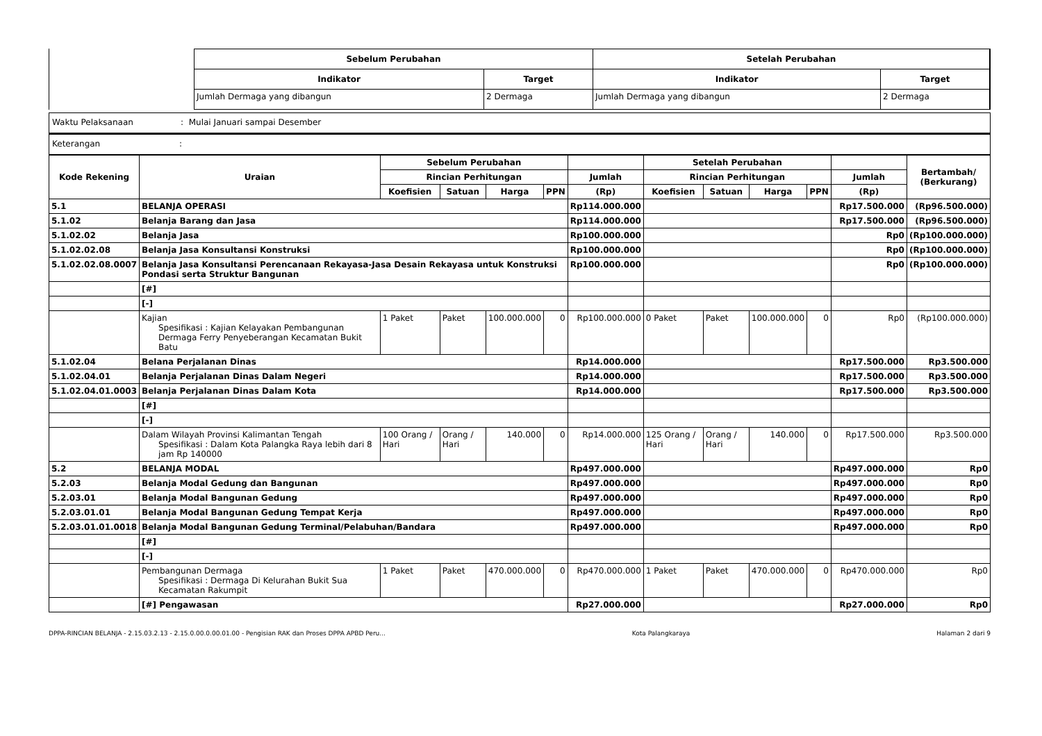| Sebelum Perubahan | | Setelah Perubahan | |
| --- | --- | --- | --- |
| Indikator | Target | Indikator | Target |
| Jumlah Dermaga yang dibangun | 2 Dermaga | Jumlah Dermaga yang dibangun | 2 Dermaga |
Waktu Pelaksanaan: Mulai Januari sampai Desember
Keterangan :
| Kode Rekening | Uraian | Sebelum Perubahan | | | | | Setelah Perubahan | | | | | Bertambah/ (Berkurang) |
| --- | --- | --- | --- | --- | --- | --- | --- | --- | --- | --- | --- | --- |
| | | Rincian Perhitungan | | | | Jumlah | Rincian Perhitungan | | | | Jumlah | |
| | | Koefisien | Satuan | Harga | PPN | (Rp) | Koefisien | Satuan | Harga | PPN | (Rp) | |
| 5.1 | BELANJA OPERASI | | | | | Rp114.000.000 | | | | | Rp17.500.000 | (Rp96.500.000) |
| 5.1.02 | Belanja Barang dan Jasa | | | | | Rp114.000.000 | | | | | Rp17.500.000 | (Rp96.500.000) |
| 5.1.02.02 | Belanja Jasa | | | | | Rp100.000.000 | | | | | Rp0 | (Rp100.000.000) |
| 5.1.02.02.08 | Belanja Jasa Konsultansi Konstruksi | | | | | Rp100.000.000 | | | | | Rp0 | (Rp100.000.000) |
| 5.1.02.02.08.0007 | Belanja Jasa Konsultansi Perencanaan Rekayasa-Jasa Desain Rekayasa untuk Konstruksi Pondasi serta Struktur Bangunan | | | | | Rp100.000.000 | | | | | Rp0 | (Rp100.000.000) |
| | [#] | | | | | | | | | | | |
| | [-] | | | | | | | | | | | |
| | Kajian Spesifikasi : Kajian Kelayakan Pembangunan Dermaga Ferry Penyeberangan Kecamatan Bukit Batu | 1 Paket | Paket | 100.000.000 | 0 | Rp100.000.000 | 0 Paket | Paket | 100.000.000 | 0 | Rp0 | (Rp100.000.000) |
| 5.1.02.04 | Belana Perjalanan Dinas | | | | | Rp14.000.000 | | | | | Rp17.500.000 | Rp3.500.000 |
| 5.1.02.04.01 | Belanja Perjalanan Dinas Dalam Negeri | | | | | Rp14.000.000 | | | | | Rp17.500.000 | Rp3.500.000 |
| 5.1.02.04.01.0003 | Belanja Perjalanan Dinas Dalam Kota | | | | | Rp14.000.000 | | | | | Rp17.500.000 | Rp3.500.000 |
| | [#] | | | | | | | | | | | |
| | [-] | | | | | | | | | | | |
| | Dalam Wilayah Provinsi Kalimantan Tengah Spesifikasi : Dalam Kota Palangka Raya lebih dari 8 jam Rp 140000 | 100 Orang / Hari | Orang / Hari | 140.000 | 0 | Rp14.000.000 | 125 Orang / Hari | Orang / Hari | 140.000 | 0 | Rp17.500.000 | Rp3.500.000 |
| 5.2 | BELANJA MODAL | | | | | Rp497.000.000 | | | | | Rp497.000.000 | Rp0 |
| 5.2.03 | Belanja Modal Gedung dan Bangunan | | | | | Rp497.000.000 | | | | | Rp497.000.000 | Rp0 |
| 5.2.03.01 | Belanja Modal Bangunan Gedung | | | | | Rp497.000.000 | | | | | Rp497.000.000 | Rp0 |
| 5.2.03.01.01 | Belanja Modal Bangunan Gedung Tempat Kerja | | | | | Rp497.000.000 | | | | | Rp497.000.000 | Rp0 |
| 5.2.03.01.01.0018 | Belanja Modal Bangunan Gedung Terminal/Pelabuhan/Bandara | | | | | Rp497.000.000 | | | | | Rp497.000.000 | Rp0 |
| | [#] | | | | | | | | | | | |
| | [-] | | | | | | | | | | | |
| | Pembangunan Dermaga Spesifikasi : Dermaga Di Kelurahan Bukit Sua Kecamatan Rakumpit | 1 Paket | Paket | 470.000.000 | 0 | Rp470.000.000 | 1 Paket | Paket | 470.000.000 | 0 | Rp470.000.000 | Rp0 |
| | [#] Pengawasan | | | | | Rp27.000.000 | | | | | Rp27.000.000 | Rp0 |
DPPA-RINCIAN BELANJA - 2.15.03.2.13 - 2.15.0.00.0.00.01.00 - Pengisian RAK dan Proses DPPA APBD Peru... Kota Palangkaraya Halaman 2 dari 9